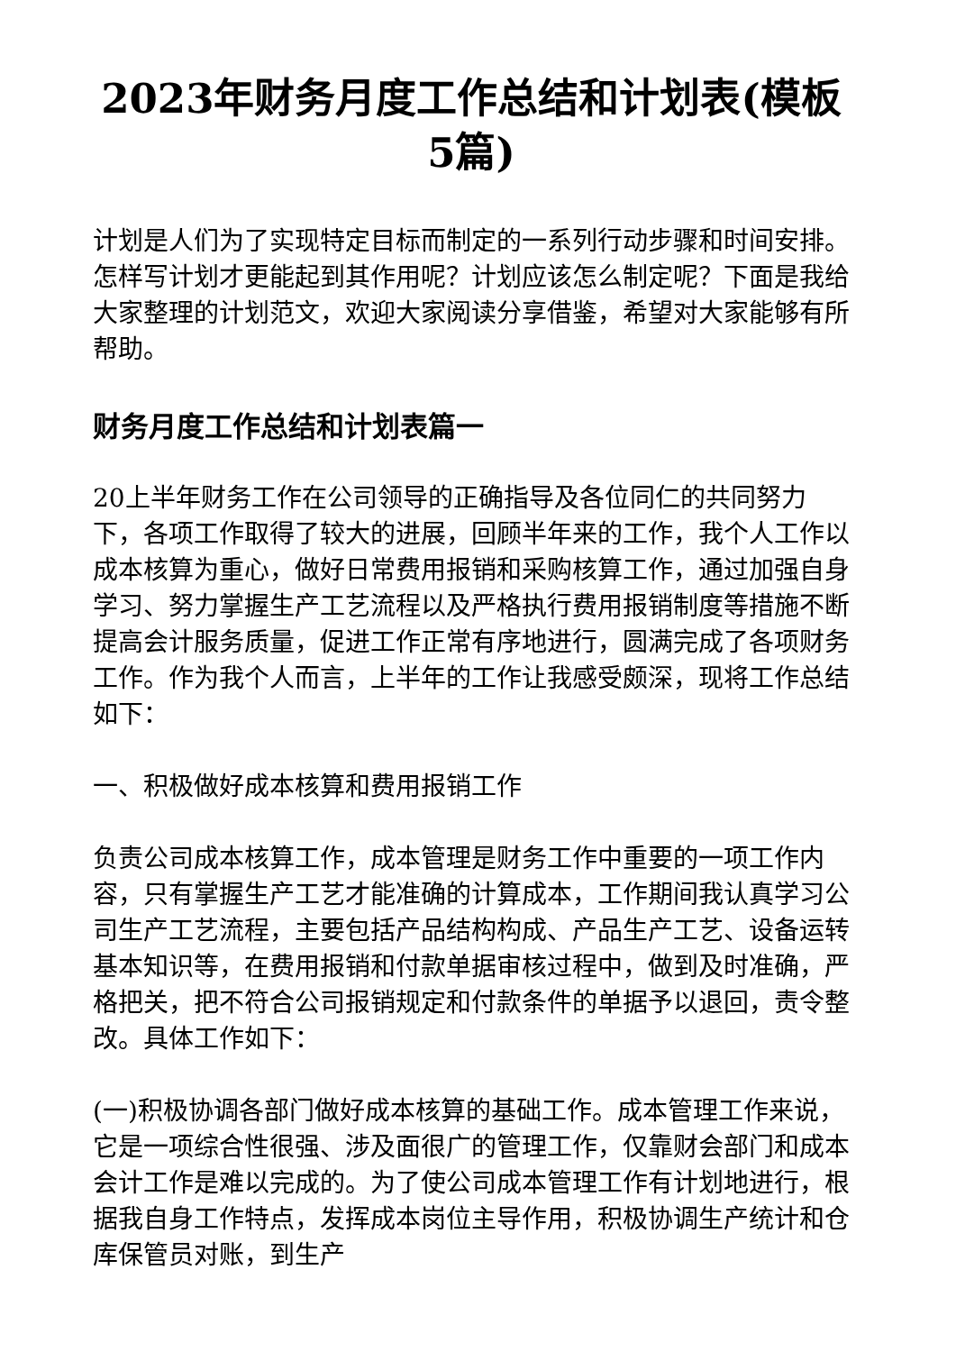2023年财务月度工作总结和计划表(模板5篇)
计划是人们为了实现特定目标而制定的一系列行动步骤和时间安排。怎样写计划才更能起到其作用呢？计划应该怎么制定呢？下面是我给大家整理的计划范文，欢迎大家阅读分享借鉴，希望对大家能够有所帮助。
财务月度工作总结和计划表篇一
20上半年财务工作在公司领导的正确指导及各位同仁的共同努力下，各项工作取得了较大的进展，回顾半年来的工作，我个人工作以成本核算为重心，做好日常费用报销和采购核算工作，通过加强自身学习、努力掌握生产工艺流程以及严格执行费用报销制度等措施不断提高会计服务质量，促进工作正常有序地进行，圆满完成了各项财务工作。作为我个人而言，上半年的工作让我感受颇深，现将工作总结如下：
一、积极做好成本核算和费用报销工作
负责公司成本核算工作，成本管理是财务工作中重要的一项工作内容，只有掌握生产工艺才能准确的计算成本，工作期间我认真学习公司生产工艺流程，主要包括产品结构构成、产品生产工艺、设备运转基本知识等，在费用报销和付款单据审核过程中，做到及时准确，严格把关，把不符合公司报销规定和付款条件的单据予以退回，责令整改。具体工作如下：
(一)积极协调各部门做好成本核算的基础工作。成本管理工作来说，它是一项综合性很强、涉及面很广的管理工作，仅靠财会部门和成本会计工作是难以完成的。为了使公司成本管理工作有计划地进行，根据我自身工作特点，发挥成本岗位主导作用，积极协调生产统计和仓库保管员对账，到生产